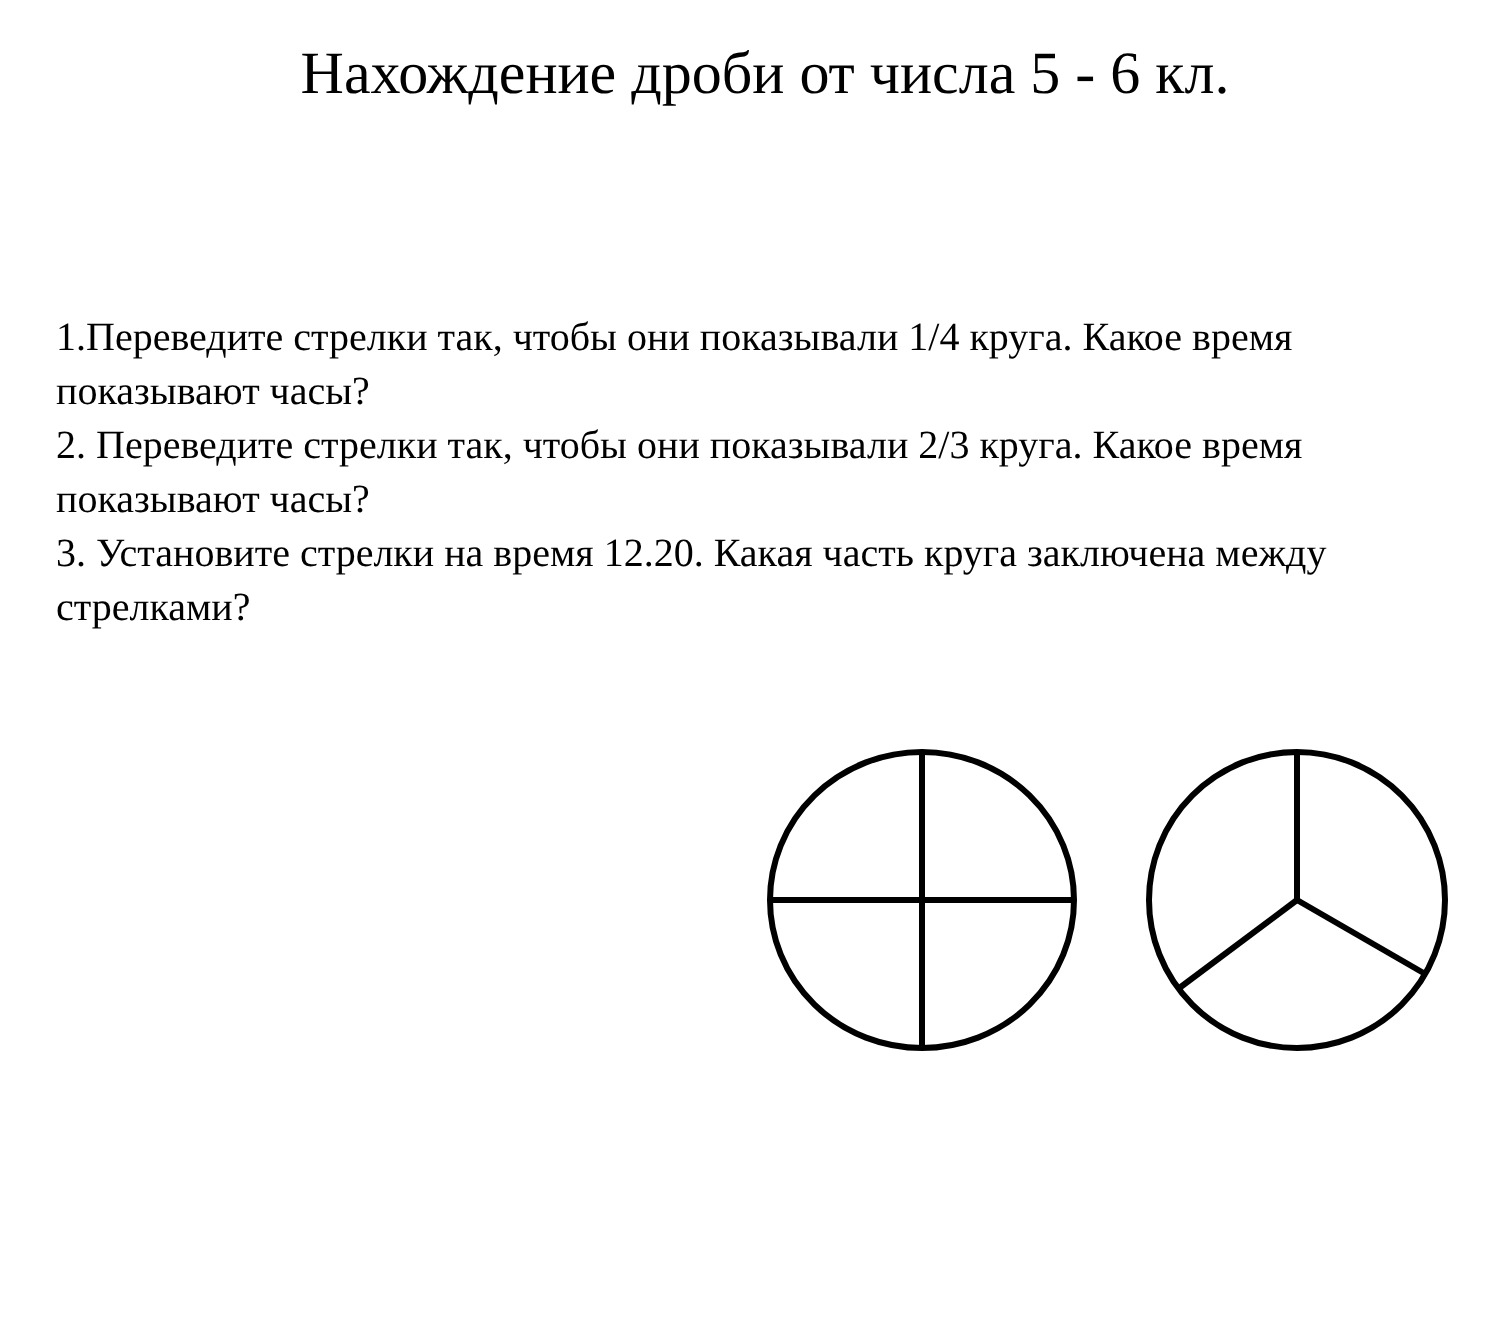Нахождение дроби от числа 5 - 6 кл.
1.Переведите стрелки так, чтобы они показывали 1/4 круга. Какое время показывают часы?
2. Переведите стрелки так, чтобы они показывали 2/3 круга. Какое время показывают часы?
3. Установите стрелки на время 12.20. Какая часть круга заключена между стрелками?